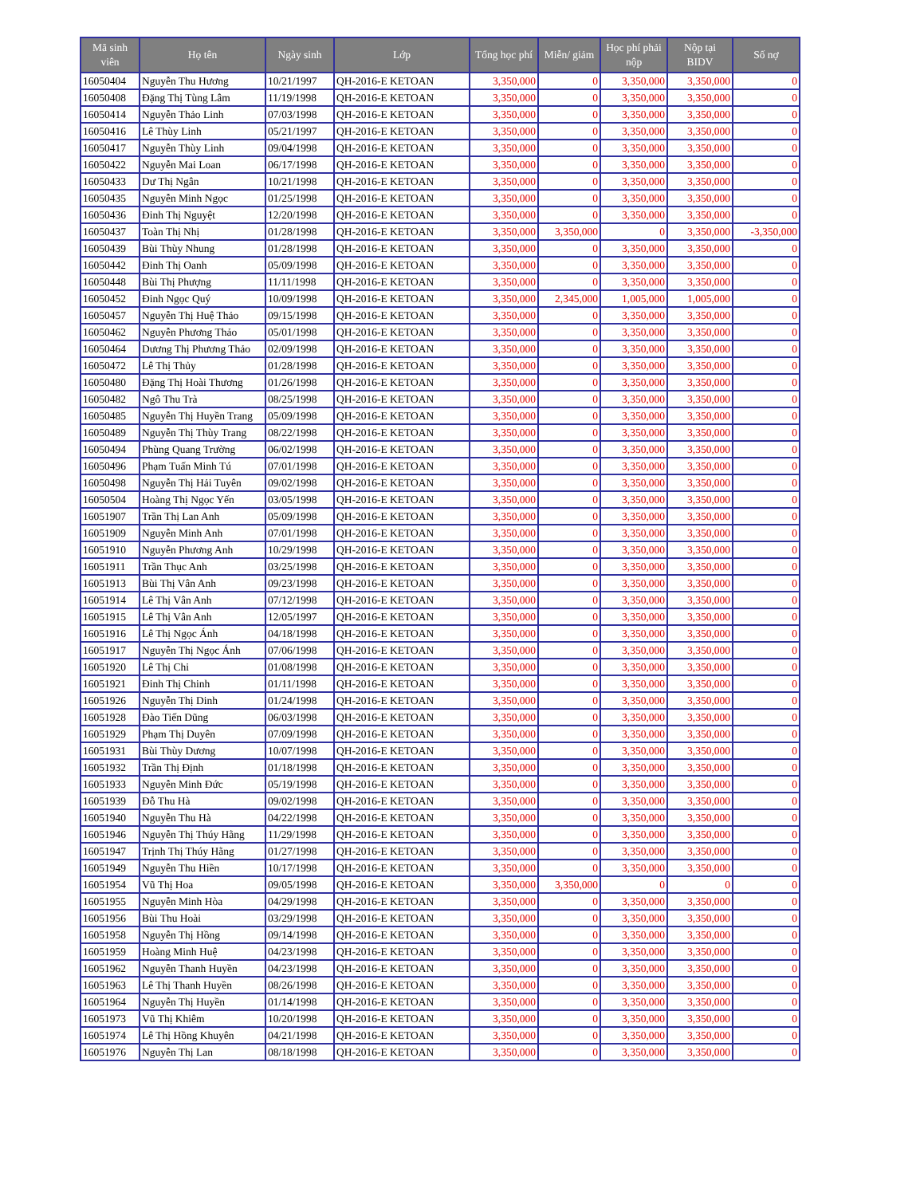| Mã sinh viên | Họ tên | Ngày sinh | Lớp | Tổng học phí | Miễn/ giảm | Học phí phải nộp | Nộp tại BIDV | Số nợ |
| --- | --- | --- | --- | --- | --- | --- | --- | --- |
| 16050404 | Nguyễn Thu Hương | 10/21/1997 | QH-2016-E KETOAN | 3,350,000 | 0 | 3,350,000 | 3,350,000 | 0 |
| 16050408 | Đặng Thị Tùng Lâm | 11/19/1998 | QH-2016-E KETOAN | 3,350,000 | 0 | 3,350,000 | 3,350,000 | 0 |
| 16050414 | Nguyễn Thảo Linh | 07/03/1998 | QH-2016-E KETOAN | 3,350,000 | 0 | 3,350,000 | 3,350,000 | 0 |
| 16050416 | Lê Thùy Linh | 05/21/1997 | QH-2016-E KETOAN | 3,350,000 | 0 | 3,350,000 | 3,350,000 | 0 |
| 16050417 | Nguyễn Thùy Linh | 09/04/1998 | QH-2016-E KETOAN | 3,350,000 | 0 | 3,350,000 | 3,350,000 | 0 |
| 16050422 | Nguyễn Mai Loan | 06/17/1998 | QH-2016-E KETOAN | 3,350,000 | 0 | 3,350,000 | 3,350,000 | 0 |
| 16050433 | Dư Thị Ngân | 10/21/1998 | QH-2016-E KETOAN | 3,350,000 | 0 | 3,350,000 | 3,350,000 | 0 |
| 16050435 | Nguyễn Minh Ngọc | 01/25/1998 | QH-2016-E KETOAN | 3,350,000 | 0 | 3,350,000 | 3,350,000 | 0 |
| 16050436 | Đinh Thị Nguyệt | 12/20/1998 | QH-2016-E KETOAN | 3,350,000 | 0 | 3,350,000 | 3,350,000 | 0 |
| 16050437 | Toàn Thị Nhị | 01/28/1998 | QH-2016-E KETOAN | 3,350,000 | 3,350,000 | 0 | 3,350,000 | -3,350,000 |
| 16050439 | Bùi Thùy Nhung | 01/28/1998 | QH-2016-E KETOAN | 3,350,000 | 0 | 3,350,000 | 3,350,000 | 0 |
| 16050442 | Đinh Thị Oanh | 05/09/1998 | QH-2016-E KETOAN | 3,350,000 | 0 | 3,350,000 | 3,350,000 | 0 |
| 16050448 | Bùi Thị Phượng | 11/11/1998 | QH-2016-E KETOAN | 3,350,000 | 0 | 3,350,000 | 3,350,000 | 0 |
| 16050452 | Đinh Ngọc Quý | 10/09/1998 | QH-2016-E KETOAN | 3,350,000 | 2,345,000 | 1,005,000 | 1,005,000 | 0 |
| 16050457 | Nguyễn Thị Huệ Thảo | 09/15/1998 | QH-2016-E KETOAN | 3,350,000 | 0 | 3,350,000 | 3,350,000 | 0 |
| 16050462 | Nguyễn Phương Thảo | 05/01/1998 | QH-2016-E KETOAN | 3,350,000 | 0 | 3,350,000 | 3,350,000 | 0 |
| 16050464 | Dương Thị Phương Thảo | 02/09/1998 | QH-2016-E KETOAN | 3,350,000 | 0 | 3,350,000 | 3,350,000 | 0 |
| 16050472 | Lê Thị Thủy | 01/28/1998 | QH-2016-E KETOAN | 3,350,000 | 0 | 3,350,000 | 3,350,000 | 0 |
| 16050480 | Đặng Thị Hoài Thương | 01/26/1998 | QH-2016-E KETOAN | 3,350,000 | 0 | 3,350,000 | 3,350,000 | 0 |
| 16050482 | Ngô Thu Trà | 08/25/1998 | QH-2016-E KETOAN | 3,350,000 | 0 | 3,350,000 | 3,350,000 | 0 |
| 16050485 | Nguyễn Thị Huyền Trang | 05/09/1998 | QH-2016-E KETOAN | 3,350,000 | 0 | 3,350,000 | 3,350,000 | 0 |
| 16050489 | Nguyễn Thị Thùy Trang | 08/22/1998 | QH-2016-E KETOAN | 3,350,000 | 0 | 3,350,000 | 3,350,000 | 0 |
| 16050494 | Phùng Quang Trường | 06/02/1998 | QH-2016-E KETOAN | 3,350,000 | 0 | 3,350,000 | 3,350,000 | 0 |
| 16050496 | Phạm Tuấn Minh Tú | 07/01/1998 | QH-2016-E KETOAN | 3,350,000 | 0 | 3,350,000 | 3,350,000 | 0 |
| 16050498 | Nguyễn Thị Hải Tuyên | 09/02/1998 | QH-2016-E KETOAN | 3,350,000 | 0 | 3,350,000 | 3,350,000 | 0 |
| 16050504 | Hoàng Thị Ngọc Yến | 03/05/1998 | QH-2016-E KETOAN | 3,350,000 | 0 | 3,350,000 | 3,350,000 | 0 |
| 16051907 | Trần Thị Lan Anh | 05/09/1998 | QH-2016-E KETOAN | 3,350,000 | 0 | 3,350,000 | 3,350,000 | 0 |
| 16051909 | Nguyễn Minh Anh | 07/01/1998 | QH-2016-E KETOAN | 3,350,000 | 0 | 3,350,000 | 3,350,000 | 0 |
| 16051910 | Nguyễn Phương Anh | 10/29/1998 | QH-2016-E KETOAN | 3,350,000 | 0 | 3,350,000 | 3,350,000 | 0 |
| 16051911 | Trần Thục Anh | 03/25/1998 | QH-2016-E KETOAN | 3,350,000 | 0 | 3,350,000 | 3,350,000 | 0 |
| 16051913 | Bùi Thị Vân Anh | 09/23/1998 | QH-2016-E KETOAN | 3,350,000 | 0 | 3,350,000 | 3,350,000 | 0 |
| 16051914 | Lê Thị Vân Anh | 07/12/1998 | QH-2016-E KETOAN | 3,350,000 | 0 | 3,350,000 | 3,350,000 | 0 |
| 16051915 | Lê Thị Vân Anh | 12/05/1997 | QH-2016-E KETOAN | 3,350,000 | 0 | 3,350,000 | 3,350,000 | 0 |
| 16051916 | Lê Thị Ngọc Ánh | 04/18/1998 | QH-2016-E KETOAN | 3,350,000 | 0 | 3,350,000 | 3,350,000 | 0 |
| 16051917 | Nguyễn Thị Ngọc Ánh | 07/06/1998 | QH-2016-E KETOAN | 3,350,000 | 0 | 3,350,000 | 3,350,000 | 0 |
| 16051920 | Lê Thị Chi | 01/08/1998 | QH-2016-E KETOAN | 3,350,000 | 0 | 3,350,000 | 3,350,000 | 0 |
| 16051921 | Đinh Thị Chinh | 01/11/1998 | QH-2016-E KETOAN | 3,350,000 | 0 | 3,350,000 | 3,350,000 | 0 |
| 16051926 | Nguyễn Thị Dinh | 01/24/1998 | QH-2016-E KETOAN | 3,350,000 | 0 | 3,350,000 | 3,350,000 | 0 |
| 16051928 | Đào Tiến Dũng | 06/03/1998 | QH-2016-E KETOAN | 3,350,000 | 0 | 3,350,000 | 3,350,000 | 0 |
| 16051929 | Phạm Thị Duyên | 07/09/1998 | QH-2016-E KETOAN | 3,350,000 | 0 | 3,350,000 | 3,350,000 | 0 |
| 16051931 | Bùi Thùy Dương | 10/07/1998 | QH-2016-E KETOAN | 3,350,000 | 0 | 3,350,000 | 3,350,000 | 0 |
| 16051932 | Trần Thị Định | 01/18/1998 | QH-2016-E KETOAN | 3,350,000 | 0 | 3,350,000 | 3,350,000 | 0 |
| 16051933 | Nguyễn Minh Đức | 05/19/1998 | QH-2016-E KETOAN | 3,350,000 | 0 | 3,350,000 | 3,350,000 | 0 |
| 16051939 | Đỗ Thu Hà | 09/02/1998 | QH-2016-E KETOAN | 3,350,000 | 0 | 3,350,000 | 3,350,000 | 0 |
| 16051940 | Nguyễn Thu Hà | 04/22/1998 | QH-2016-E KETOAN | 3,350,000 | 0 | 3,350,000 | 3,350,000 | 0 |
| 16051946 | Nguyễn Thị Thúy Hằng | 11/29/1998 | QH-2016-E KETOAN | 3,350,000 | 0 | 3,350,000 | 3,350,000 | 0 |
| 16051947 | Trịnh Thị Thúy Hằng | 01/27/1998 | QH-2016-E KETOAN | 3,350,000 | 0 | 3,350,000 | 3,350,000 | 0 |
| 16051949 | Nguyễn Thu Hiền | 10/17/1998 | QH-2016-E KETOAN | 3,350,000 | 0 | 3,350,000 | 3,350,000 | 0 |
| 16051954 | Vũ Thị Hoa | 09/05/1998 | QH-2016-E KETOAN | 3,350,000 | 3,350,000 | 0 | 0 | 0 |
| 16051955 | Nguyễn Minh Hòa | 04/29/1998 | QH-2016-E KETOAN | 3,350,000 | 0 | 3,350,000 | 3,350,000 | 0 |
| 16051956 | Bùi Thu Hoài | 03/29/1998 | QH-2016-E KETOAN | 3,350,000 | 0 | 3,350,000 | 3,350,000 | 0 |
| 16051958 | Nguyễn Thị Hồng | 09/14/1998 | QH-2016-E KETOAN | 3,350,000 | 0 | 3,350,000 | 3,350,000 | 0 |
| 16051959 | Hoàng Minh Huệ | 04/23/1998 | QH-2016-E KETOAN | 3,350,000 | 0 | 3,350,000 | 3,350,000 | 0 |
| 16051962 | Nguyễn Thanh Huyền | 04/23/1998 | QH-2016-E KETOAN | 3,350,000 | 0 | 3,350,000 | 3,350,000 | 0 |
| 16051963 | Lê Thị Thanh Huyền | 08/26/1998 | QH-2016-E KETOAN | 3,350,000 | 0 | 3,350,000 | 3,350,000 | 0 |
| 16051964 | Nguyễn Thị Huyền | 01/14/1998 | QH-2016-E KETOAN | 3,350,000 | 0 | 3,350,000 | 3,350,000 | 0 |
| 16051973 | Vũ Thị Khiêm | 10/20/1998 | QH-2016-E KETOAN | 3,350,000 | 0 | 3,350,000 | 3,350,000 | 0 |
| 16051974 | Lê Thị Hồng Khuyên | 04/21/1998 | QH-2016-E KETOAN | 3,350,000 | 0 | 3,350,000 | 3,350,000 | 0 |
| 16051976 | Nguyễn Thị Lan | 08/18/1998 | QH-2016-E KETOAN | 3,350,000 | 0 | 3,350,000 | 3,350,000 | 0 |